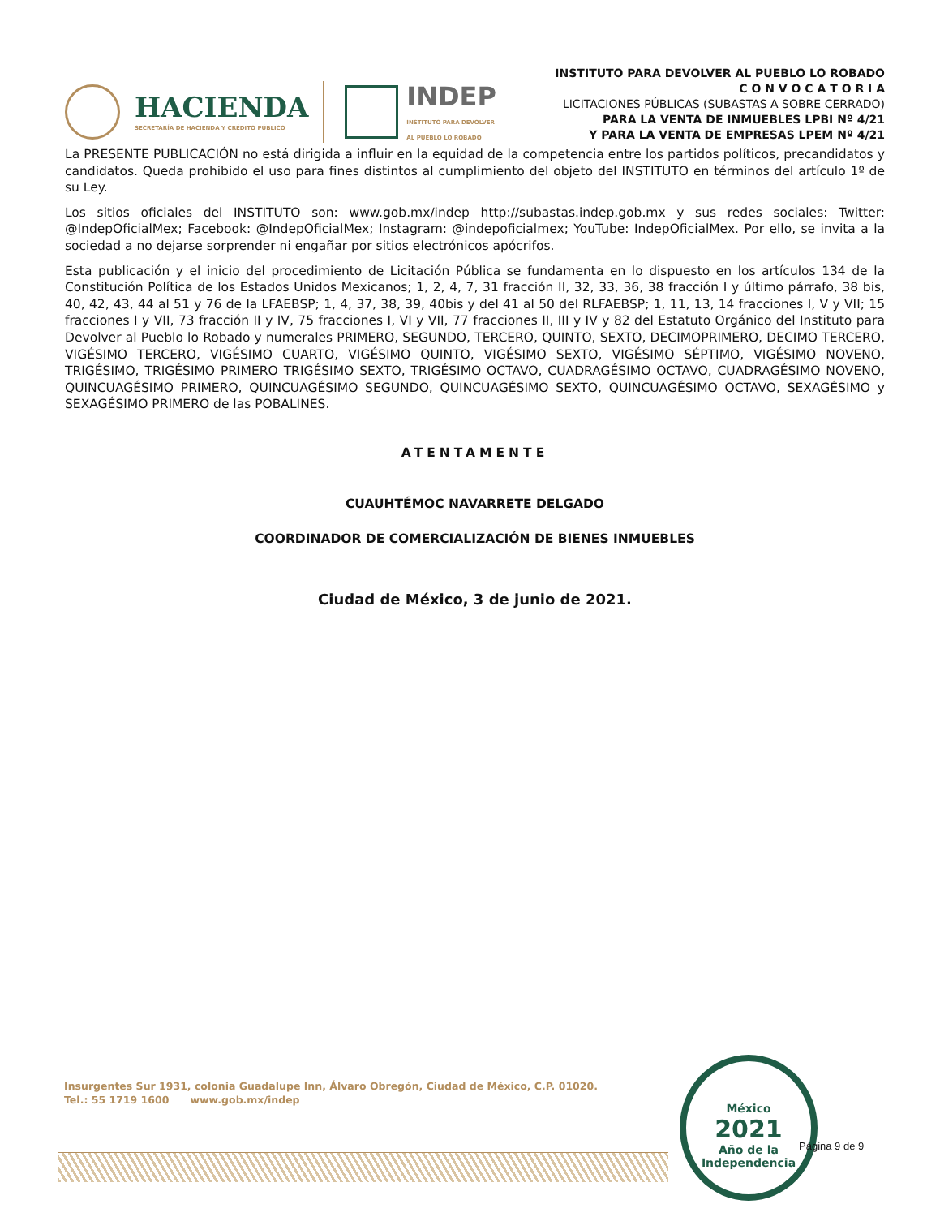HACIENDA
SECRETARÍA DE HACIENDA Y CRÉDITO PÚBLICO
INDEP
INSTITUTO PARA DEVOLVER
AL PUEBLO LO ROBADO
INSTITUTO PARA DEVOLVER AL PUEBLO LO ROBADO
C O N V O C A T O R I A
LICITACIONES PÚBLICAS (SUBASTAS A SOBRE CERRADO)
PARA LA VENTA DE INMUEBLES LPBI Nº 4/21
Y PARA LA VENTA DE EMPRESAS LPEM Nº 4/21
La PRESENTE PUBLICACIÓN no está dirigida a influir en la equidad de la competencia entre los partidos políticos, precandidatos y candidatos. Queda prohibido el uso para fines distintos al cumplimiento del objeto del INSTITUTO en términos del artículo 1º de su Ley.
Los sitios oficiales del INSTITUTO son: www.gob.mx/indep http://subastas.indep.gob.mx y sus redes sociales: Twitter: @IndepOficialMex; Facebook: @IndepOficialMex; Instagram: @indepoficialmex; YouTube: IndepOficialMex. Por ello, se invita a la sociedad a no dejarse sorprender ni engañar por sitios electrónicos apócrifos.
Esta publicación y el inicio del procedimiento de Licitación Pública se fundamenta en lo dispuesto en los artículos 134 de la Constitución Política de los Estados Unidos Mexicanos; 1, 2, 4, 7, 31 fracción II, 32, 33, 36, 38 fracción I y último párrafo, 38 bis, 40, 42, 43, 44 al 51 y 76 de la LFAEBSP; 1, 4, 37, 38, 39, 40bis y del 41 al 50 del RLFAEBSP; 1, 11, 13, 14 fracciones I, V y VII; 15 fracciones I y VII, 73 fracción II y IV, 75 fracciones I, VI y VII, 77 fracciones II, III y IV y 82 del Estatuto Orgánico del Instituto para Devolver al Pueblo lo Robado y numerales PRIMERO, SEGUNDO, TERCERO, QUINTO, SEXTO, DECIMOPRIMERO, DECIMO TERCERO, VIGÉSIMO TERCERO, VIGÉSIMO CUARTO, VIGÉSIMO QUINTO, VIGÉSIMO SEXTO, VIGÉSIMO SÉPTIMO, VIGÉSIMO NOVENO, TRIGÉSIMO, TRIGÉSIMO PRIMERO TRIGÉSIMO SEXTO, TRIGÉSIMO OCTAVO, CUADRAGÉSIMO OCTAVO, CUADRAGÉSIMO NOVENO, QUINCUAGÉSIMO PRIMERO, QUINCUAGÉSIMO SEGUNDO, QUINCUAGÉSIMO SEXTO, QUINCUAGÉSIMO OCTAVO, SEXAGÉSIMO y SEXAGÉSIMO PRIMERO de las POBALINES.
ATENTAMENTE
CUAUHTÉMOC NAVARRETE DELGADO
COORDINADOR DE COMERCIALIZACIÓN DE BIENES INMUEBLES
Ciudad de México, 3 de junio de 2021.
Insurgentes Sur 1931, colonia Guadalupe Inn, Álvaro Obregón, Ciudad de México, C.P. 01020.
Tel.: 55 1719 1600 www.gob.mx/indep
México
2021
Año de la
Independencia
Página 9 de 9